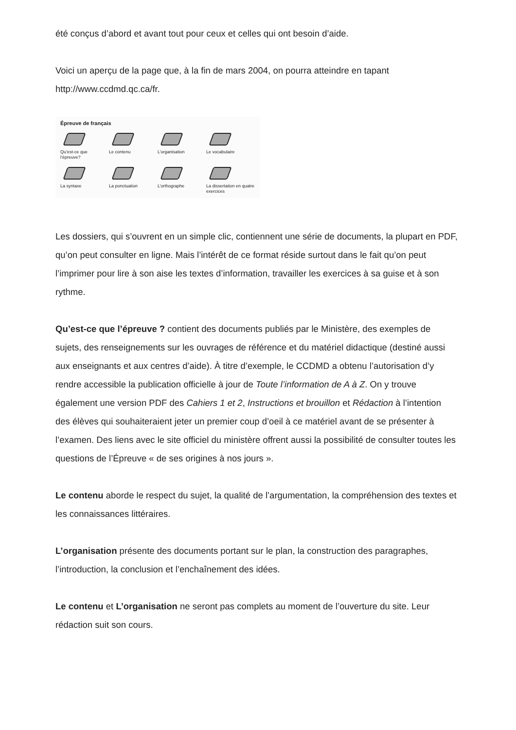été conçus d’abord et avant tout pour ceux et celles qui ont besoin d’aide.
Voici un aperçu de la page que, à la fin de mars 2004, on pourra atteindre en tapant http://www.ccdmd.qc.ca/fr.
Épreuve de français
Qu’est-ce que l’épreuve?
Le contenu
L’organisation
Le vocabulaire
La syntaxe
La ponctuation
L’orthographe
La dissertation en quatre exercices
Les dossiers, qui s’ouvrent en un simple clic, contiennent une série de documents, la plupart en PDF, qu’on peut consulter en ligne. Mais l’intérêt de ce format réside surtout dans le fait qu’on peut l’imprimer pour lire à son aise les textes d’information, travailler les exercices à sa guise et à son rythme.
Qu’est-ce que l’épreuve ? contient des documents publiés par le Ministère, des exemples de sujets, des renseignements sur les ouvrages de référence et du matériel didactique (destiné aussi aux enseignants et aux centres d’aide). À titre d’exemple, le CCDMD a obtenu l’autorisation d’y rendre accessible la publication officielle à jour de Toute l’information de A à Z. On y trouve également une version PDF des Cahiers 1 et 2, Instructions et brouillon et Rédaction à l’intention des élèves qui souhaiteraient jeter un premier coup d’oeil à ce matériel avant de se présenter à l’examen. Des liens avec le site officiel du ministère offrent aussi la possibilité de consulter toutes les questions de l’Épreuve « de ses origines à nos jours ».
Le contenu aborde le respect du sujet, la qualité de l’argumentation, la compréhension des textes et les connaissances littéraires.
L’organisation présente des documents portant sur le plan, la construction des paragraphes, l’introduction, la conclusion et l’enchaînement des idées.
Le contenu et L’organisation ne seront pas complets au moment de l’ouverture du site. Leur rédaction suit son cours.